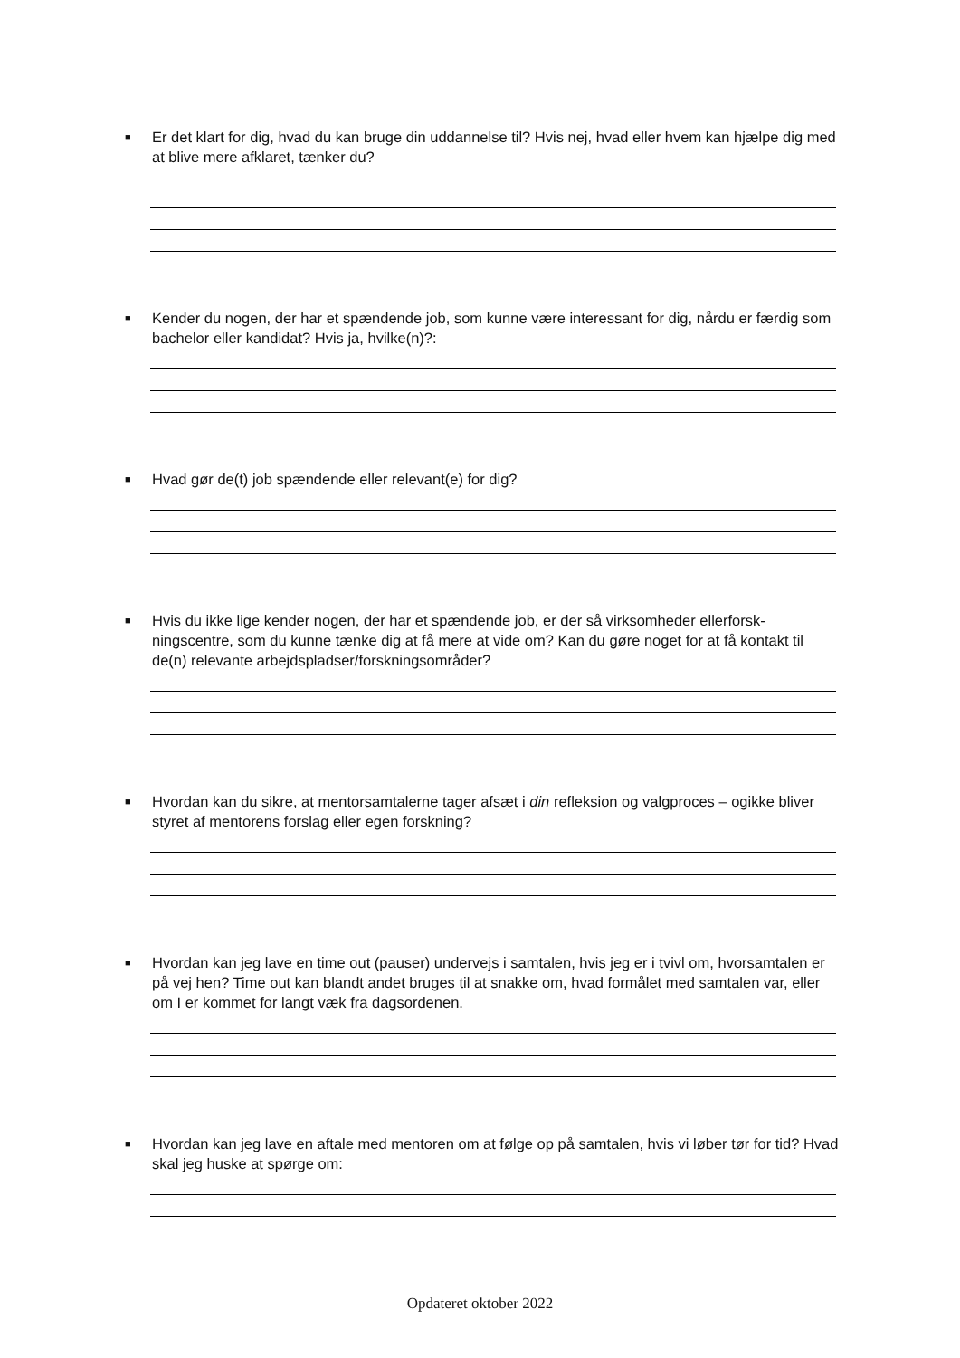■ Er det klart for dig, hvad du kan bruge din uddannelse til? Hvis nej, hvad eller hvem kan hjælpe dig med at blive mere afklaret, tænker du?
■ Kender du nogen, der har et spændende job, som kunne være interessant for dig, nårdu er færdig som bachelor eller kandidat? Hvis ja, hvilke(n)?:
■ Hvad gør de(t) job spændende eller relevant(e) for dig?
■ Hvis du ikke lige kender nogen, der har et spændende job, er der så virksomheder ellerforsk­ningscentre, som du kunne tænke dig at få mere at vide om? Kan du gøre noget for at få kon­takt til de(n) relevante arbejdspladser/forskningsområder?
■ Hvordan kan du sikre, at mentorsamtalerne tager afsæt i din refleksion og valgproces – ogikke bliver styret af mentorens forslag eller egen forskning?
■ Hvordan kan jeg lave en time out (pauser) undervejs i samtalen, hvis jeg er i tvivl om, hvorsamta­len er på vej hen? Time out kan blandt andet bruges til at snakke om, hvad formålet med samta­len var, eller om I er kommet for langt væk fra dagsordenen.
■ Hvordan kan jeg lave en aftale med mentoren om at følge op på samtalen, hvis vi løber tør for tid? Hvad skal jeg huske at spørge om:
Opdateret oktober 2022